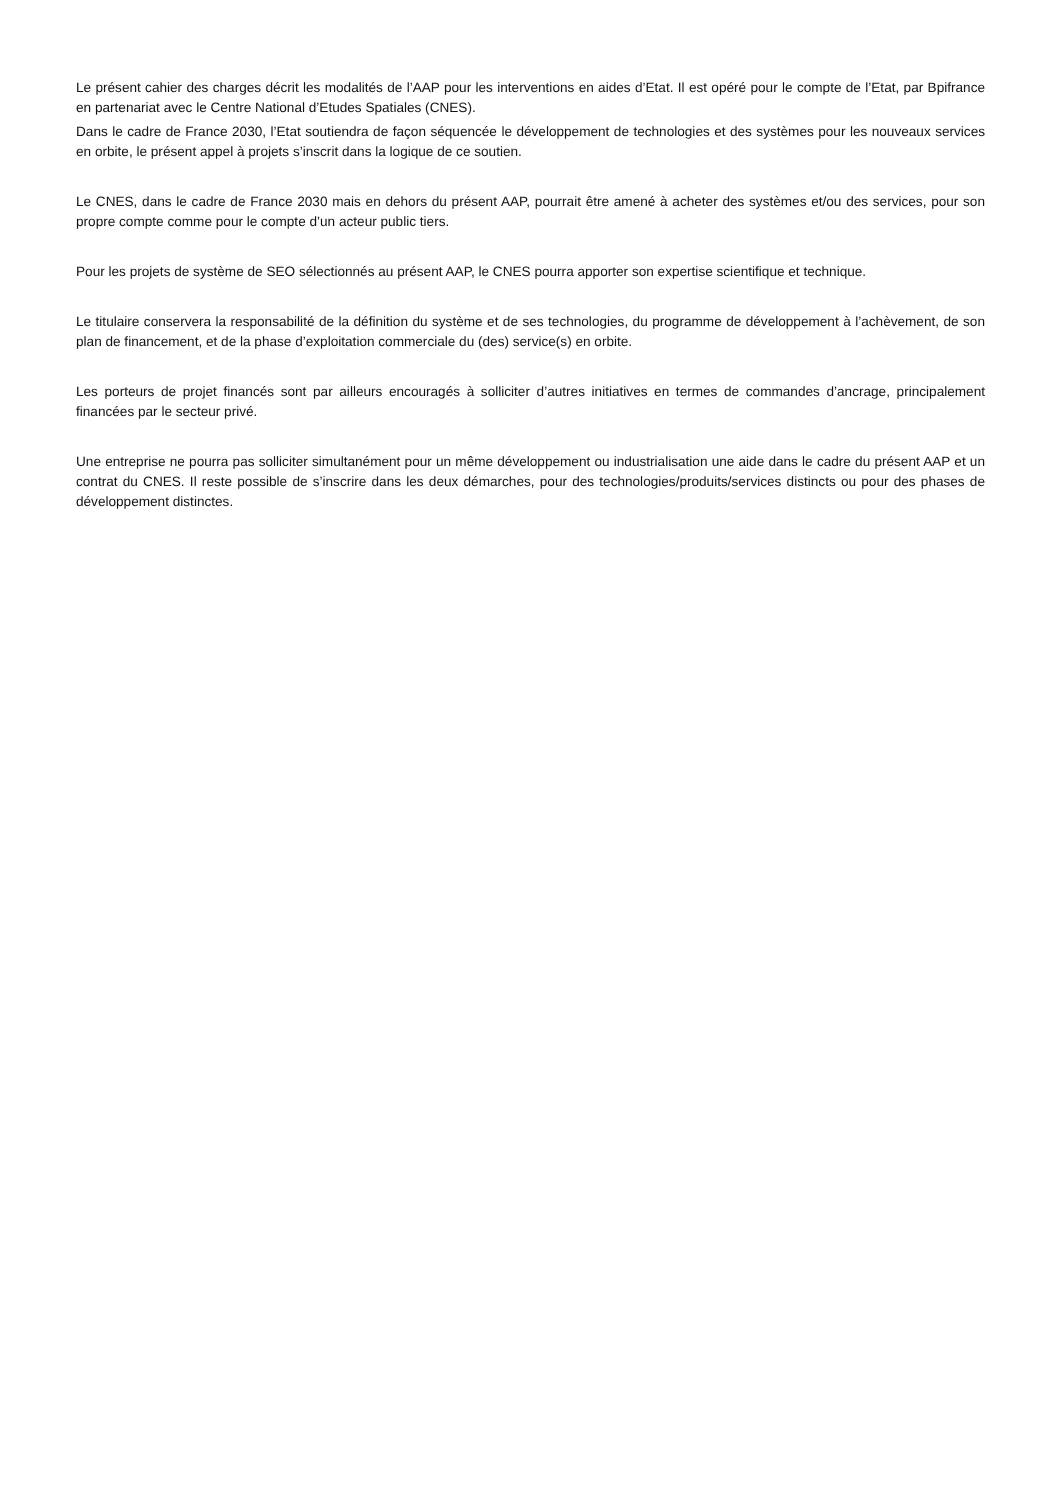Le présent cahier des charges décrit les modalités de l’AAP pour les interventions en aides d’Etat. Il est opéré pour le compte de l’Etat, par Bpifrance en partenariat avec le Centre National d’Etudes Spatiales (CNES).
Dans le cadre de France 2030, l’Etat soutiendra de façon séquencée le développement de technologies et des systèmes pour les nouveaux services en orbite, le présent appel à projets s’inscrit dans la logique de ce soutien.
Le CNES, dans le cadre de France 2030 mais en dehors du présent AAP, pourrait être amené à acheter des systèmes et/ou des services, pour son propre compte comme pour le compte d’un acteur public tiers.
Pour les projets de système de SEO sélectionnés au présent AAP, le CNES pourra apporter son expertise scientifique et technique.
Le titulaire conservera la responsabilité de la définition du système et de ses technologies, du programme de développement à l’achèvement, de son plan de financement, et de la phase d’exploitation commerciale du (des) service(s) en orbite.
Les porteurs de projet financés sont par ailleurs encouragés à solliciter d’autres initiatives en termes de commandes d’ancrage, principalement financées par le secteur privé.
Une entreprise ne pourra pas solliciter simultanément pour un même développement ou industrialisation une aide dans le cadre du présent AAP et un contrat du CNES. Il reste possible de s’inscrire dans les deux démarches, pour des technologies/produits/services distincts ou pour des phases de développement distinctes.